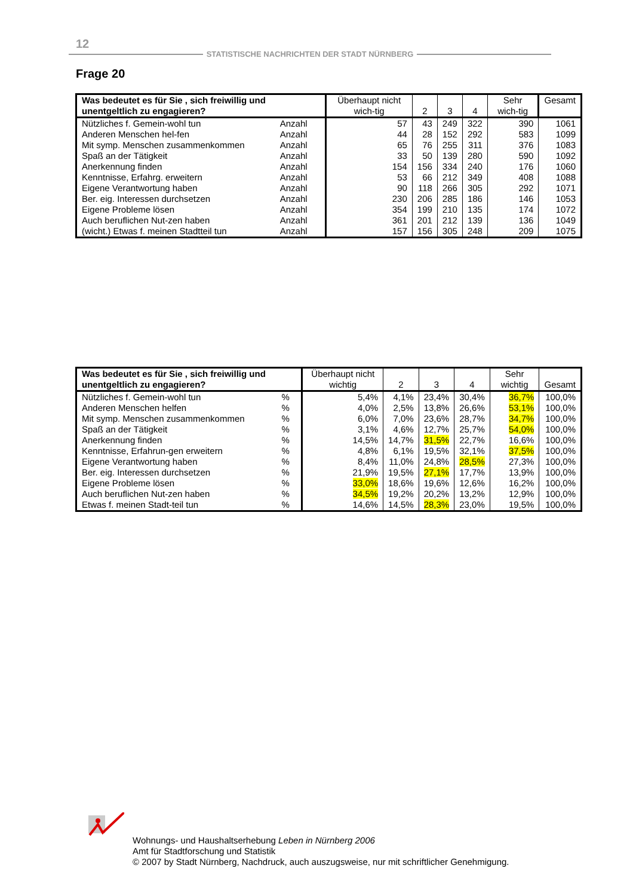12
STATISTISCHE NACHRICHTEN DER STADT NÜRNBERG
Frage 20
| Was bedeutet es für Sie , sich freiwillig und unentgeltlich zu engagieren? | | Überhaupt nicht wich-tig | 2 | 3 | 4 | Sehr wich-tig | Gesamt |
| --- | --- | --- | --- | --- | --- | --- | --- |
| Nützliches f. Gemein-wohl tun | Anzahl | 57 | 43 | 249 | 322 | 390 | 1061 |
| Anderen Menschen hel-fen | Anzahl | 44 | 28 | 152 | 292 | 583 | 1099 |
| Mit symp. Menschen zusammenkommen | Anzahl | 65 | 76 | 255 | 311 | 376 | 1083 |
| Spaß an der Tätigkeit | Anzahl | 33 | 50 | 139 | 280 | 590 | 1092 |
| Anerkennung finden | Anzahl | 154 | 156 | 334 | 240 | 176 | 1060 |
| Kenntnisse, Erfahrg. erweitern | Anzahl | 53 | 66 | 212 | 349 | 408 | 1088 |
| Eigene Verantwortung haben | Anzahl | 90 | 118 | 266 | 305 | 292 | 1071 |
| Ber. eig. Interessen durchsetzen | Anzahl | 230 | 206 | 285 | 186 | 146 | 1053 |
| Eigene Probleme lösen | Anzahl | 354 | 199 | 210 | 135 | 174 | 1072 |
| Auch beruflichen Nut-zen haben | Anzahl | 361 | 201 | 212 | 139 | 136 | 1049 |
| (wicht.) Etwas f. meinen Stadtteil tun | Anzahl | 157 | 156 | 305 | 248 | 209 | 1075 |
| Was bedeutet es für Sie , sich freiwillig und unentgeltlich zu engagieren? | | Überhaupt nicht wichtig | 2 | 3 | 4 | Sehr wichtig | Gesamt |
| --- | --- | --- | --- | --- | --- | --- | --- |
| Nützliches f. Gemein-wohl tun | % | 5,4% | 4,1% | 23,4% | 30,4% | 36,7% | 100,0% |
| Anderen Menschen helfen | % | 4,0% | 2,5% | 13,8% | 26,6% | 53,1% | 100,0% |
| Mit symp. Menschen zusammenkommen | % | 6,0% | 7,0% | 23,6% | 28,7% | 34,7% | 100,0% |
| Spaß an der Tätigkeit | % | 3,1% | 4,6% | 12,7% | 25,7% | 54,0% | 100,0% |
| Anerkennung finden | % | 14,5% | 14,7% | 31,5% | 22,7% | 16,6% | 100,0% |
| Kenntnisse, Erfahrun-gen erweitern | % | 4,8% | 6,1% | 19,5% | 32,1% | 37,5% | 100,0% |
| Eigene Verantwortung haben | % | 8,4% | 11,0% | 24,8% | 28,5% | 27,3% | 100,0% |
| Ber. eig. Interessen durchsetzen | % | 21,9% | 19,5% | 27,1% | 17,7% | 13,9% | 100,0% |
| Eigene Probleme lösen | % | 33,0% | 18,6% | 19,6% | 12,6% | 16,2% | 100,0% |
| Auch beruflichen Nut-zen haben | % | 34,5% | 19,2% | 20,2% | 13,2% | 12,9% | 100,0% |
| Etwas f. meinen Stadt-teil tun | % | 14,6% | 14,5% | 28,3% | 23,0% | 19,5% | 100,0% |
Wohnungs- und Haushaltserhebung Leben in Nürnberg 2006
Amt für Stadtforschung und Statistik
© 2007 by Stadt Nürnberg, Nachdruck, auch auszugsweise, nur mit schriftlicher Genehmigung.